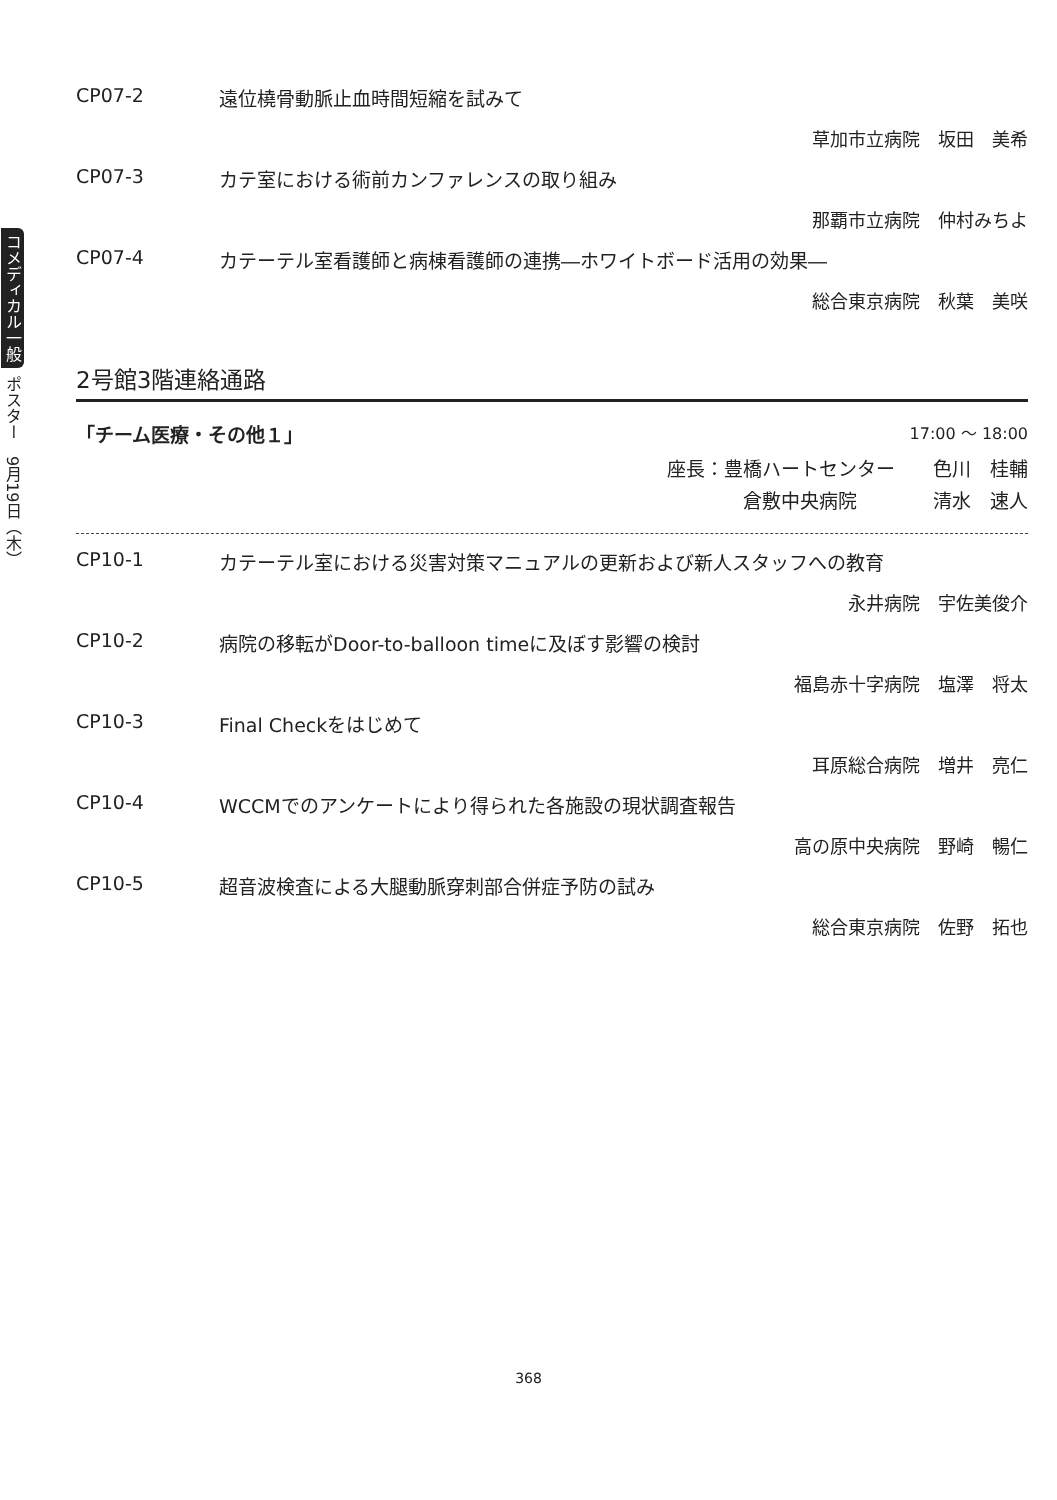コメディカル一般 ポスター　9月19日（木）
CP07-2 遠位橈骨動脈止血時間短縮を試みて
草加市立病院　坂田　美希
CP07-3 カテ室における術前カンファレンスの取り組み
那覇市立病院　仲村みちよ
CP07-4 カテーテル室看護師と病棟看護師の連携―ホワイトボード活用の効果―
総合東京病院　秋葉　美咲
2号館3階連絡通路
「チーム医療・その他１」 17:00 ～ 18:00
座長：豊橋ハートセンター　　色川　桂輔
倉敷中央病院　　　　清水　速人
CP10-1 カテーテル室における災害対策マニュアルの更新および新人スタッフへの教育
永井病院　宇佐美俊介
CP10-2 病院の移転がDoor-to-balloon timeに及ぼす影響の検討
福島赤十字病院　塩澤　将太
CP10-3 Final Checkをはじめて
耳原総合病院　増井　亮仁
CP10-4 WCCMでのアンケートにより得られた各施設の現状調査報告
高の原中央病院　野崎　暢仁
CP10-5 超音波検査による大腿動脈穿刺部合併症予防の試み
総合東京病院　佐野　拓也
368